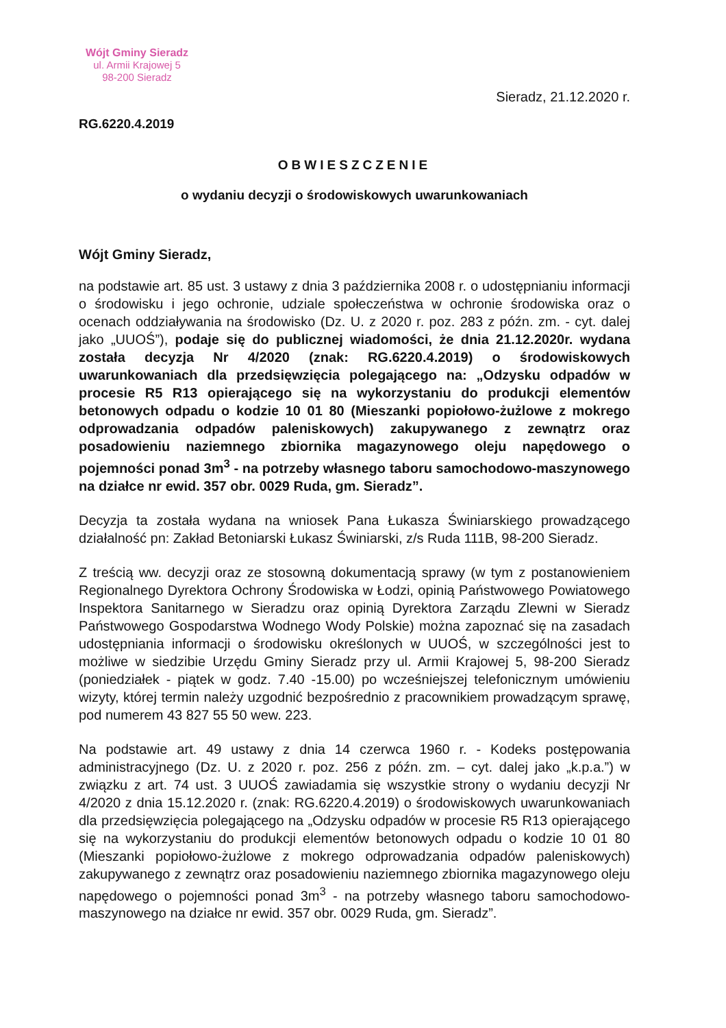Wójt Gminy Sieradz
ul. Armii Krajowej 5
98-200 Sieradz
Sieradz, 21.12.2020 r.
RG.6220.4.2019
OBWIESZCZENIE
o wydaniu decyzji o środowiskowych uwarunkowaniach
Wójt Gminy Sieradz,
na podstawie art. 85 ust. 3 ustawy z dnia 3 października 2008 r. o udostępnianiu informacji o środowisku i jego ochronie, udziale społeczeństwa w ochronie środowiska oraz o ocenach oddziaływania na środowisko (Dz. U. z 2020 r. poz. 283 z późn. zm. - cyt. dalej jako „UUOŚ”), podaje się do publicznej wiadomości, że dnia 21.12.2020r. wydana została decyzja Nr 4/2020 (znak: RG.6220.4.2019) o środowiskowych uwarunkowaniach dla przedsięwzięcia polegającego na: „Odzysku odpadów w procesie R5 R13 opierającego się na wykorzystaniu do produkcji elementów betonowych odpadu o kodzie 10 01 80 (Mieszanki popiołowo-żużlowe z mokrego odprowadzania odpadów paleniskowych) zakupywanego z zewnątrz oraz posadowieniu naziemnego zbiornika magazynowego oleju napędowego o pojemności ponad 3m<sup>3</sup> - na potrzeby własnego taboru samochodowo-maszynowego na działce nr ewid. 357 obr. 0029 Ruda, gm. Sieradz”.
Decyzja ta została wydana na wniosek Pana Łukasza Świniarskiego prowadzącego działalność pn: Zakład Betoniarski Łukasz Świniarski, z/s Ruda 111B, 98-200 Sieradz.
Z treścią ww. decyzji oraz ze stosowną dokumentacją sprawy (w tym z postanowieniem Regionalnego Dyrektora Ochrony Środowiska w Łodzi, opinią Państwowego Powiatowego Inspektora Sanitarnego w Sieradzu oraz opinią Dyrektora Zarządu Zlewni w Sieradz Państwowego Gospodarstwa Wodnego Wody Polskie) można zapoznać się na zasadach udostępniania informacji o środowisku określonych w UUOŚ, w szczególności jest to możliwe w siedzibie Urzędu Gminy Sieradz przy ul. Armii Krajowej 5, 98-200 Sieradz (poniedziałek - piątek w godz. 7.40 -15.00) po wcześniejszej telefonicznym umówieniu wizyty, której termin należy uzgodnić bezpośrednio z pracownikiem prowadzącym sprawę, pod numerem 43 827 55 50 wew. 223.
Na podstawie art. 49 ustawy z dnia 14 czerwca 1960 r. - Kodeks postępowania administracyjnego (Dz. U. z 2020 r. poz. 256 z późn. zm. – cyt. dalej jako „k.p.a.”) w związku z art. 74 ust. 3 UUOŚ zawiadamia się wszystkie strony o wydaniu decyzji Nr 4/2020 z dnia 15.12.2020 r. (znak: RG.6220.4.2019) o środowiskowych uwarunkowaniach dla przedsięwzięcia polegającego na „Odzysku odpadów w procesie R5 R13 opierającego się na wykorzystaniu do produkcji elementów betonowych odpadu o kodzie 10 01 80 (Mieszanki popiołowo-żużlowe z mokrego odprowadzania odpadów paleniskowych) zakupywanego z zewnątrz oraz posadowieniu naziemnego zbiornika magazynowego oleju napędowego o pojemności ponad 3m<sup>3</sup> - na potrzeby własnego taboru samochodowo-maszynowego na działce nr ewid. 357 obr. 0029 Ruda, gm. Sieradz”.